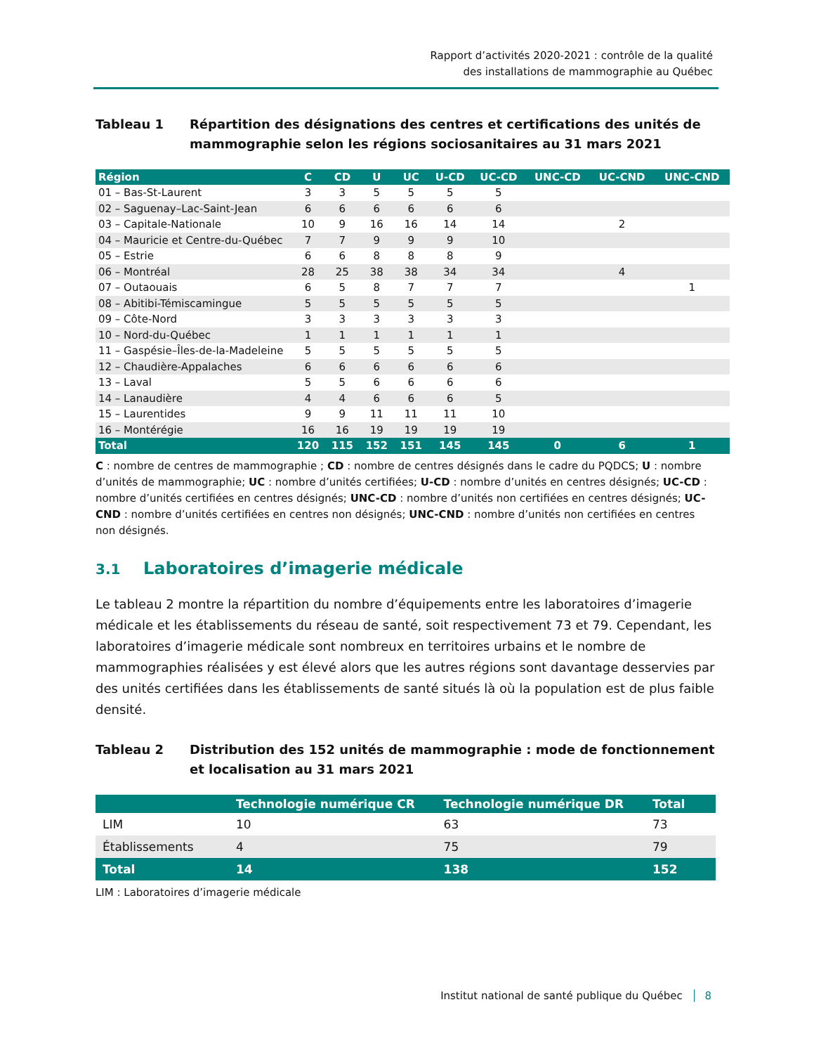Rapport d’activités 2020-2021 : contrôle de la qualité
des installations de mammographie au Québec
Tableau 1 Répartition des désignations des centres et certifications des unités de mammographie selon les régions sociosanitaires au 31 mars 2021
| Région | C | CD | U | UC | U-CD | UC-CD | UNC-CD | UC-CND | UNC-CND |
| --- | --- | --- | --- | --- | --- | --- | --- | --- | --- |
| 01 – Bas-St-Laurent | 3 | 3 | 5 | 5 | 5 | 5 | | | |
| 02 – Saguenay–Lac-Saint-Jean | 6 | 6 | 6 | 6 | 6 | 6 | | | |
| 03 – Capitale-Nationale | 10 | 9 | 16 | 16 | 14 | 14 | | 2 | |
| 04 – Mauricie et Centre-du-Québec | 7 | 7 | 9 | 9 | 9 | 10 | | | |
| 05 – Estrie | 6 | 6 | 8 | 8 | 8 | 9 | | | |
| 06 – Montréal | 28 | 25 | 38 | 38 | 34 | 34 | | 4 | |
| 07 – Outaouais | 6 | 5 | 8 | 7 | 7 | 7 | | | 1 |
| 08 – Abitibi-Témiscamingue | 5 | 5 | 5 | 5 | 5 | 5 | | | |
| 09 – Côte-Nord | 3 | 3 | 3 | 3 | 3 | 3 | | | |
| 10 – Nord-du-Québec | 1 | 1 | 1 | 1 | 1 | 1 | | | |
| 11 – Gaspésie–Îles-de-la-Madeleine | 5 | 5 | 5 | 5 | 5 | 5 | | | |
| 12 – Chaudière-Appalaches | 6 | 6 | 6 | 6 | 6 | 6 | | | |
| 13 – Laval | 5 | 5 | 6 | 6 | 6 | 6 | | | |
| 14 – Lanaudière | 4 | 4 | 6 | 6 | 6 | 5 | | | |
| 15 – Laurentides | 9 | 9 | 11 | 11 | 11 | 10 | | | |
| 16 – Montérégie | 16 | 16 | 19 | 19 | 19 | 19 | | | |
| Total | 120 | 115 | 152 | 151 | 145 | 145 | 0 | 6 | 1 |
C : nombre de centres de mammographie ; CD : nombre de centres désignés dans le cadre du PQDCS; U : nombre d’unités de mammographie; UC : nombre d’unités certifiées; U-CD : nombre d’unités en centres désignés; UC-CD : nombre d’unités certifiées en centres désignés; UNC-CD : nombre d’unités non certifiées en centres désignés; UC-CND : nombre d’unités certifiées en centres non désignés; UNC-CND : nombre d’unités non certifiées en centres non désignés.
3.1 Laboratoires d’imagerie médicale
Le tableau 2 montre la répartition du nombre d’équipements entre les laboratoires d’imagerie médicale et les établissements du réseau de santé, soit respectivement 73 et 79. Cependant, les laboratoires d’imagerie médicale sont nombreux en territoires urbains et le nombre de mammographies réalisées y est élevé alors que les autres régions sont davantage desservies par des unités certifiées dans les établissements de santé situés là où la population est de plus faible densité.
Tableau 2 Distribution des 152 unités de mammographie : mode de fonctionnement et localisation au 31 mars 2021
| | Technologie numérique CR | Technologie numérique DR | Total |
| --- | --- | --- | --- |
| LIM | 10 | 63 | 73 |
| Établissements | 4 | 75 | 79 |
| Total | 14 | 138 | 152 |
LIM : Laboratoires d’imagerie médicale
Institut national de santé publique du Québec 8